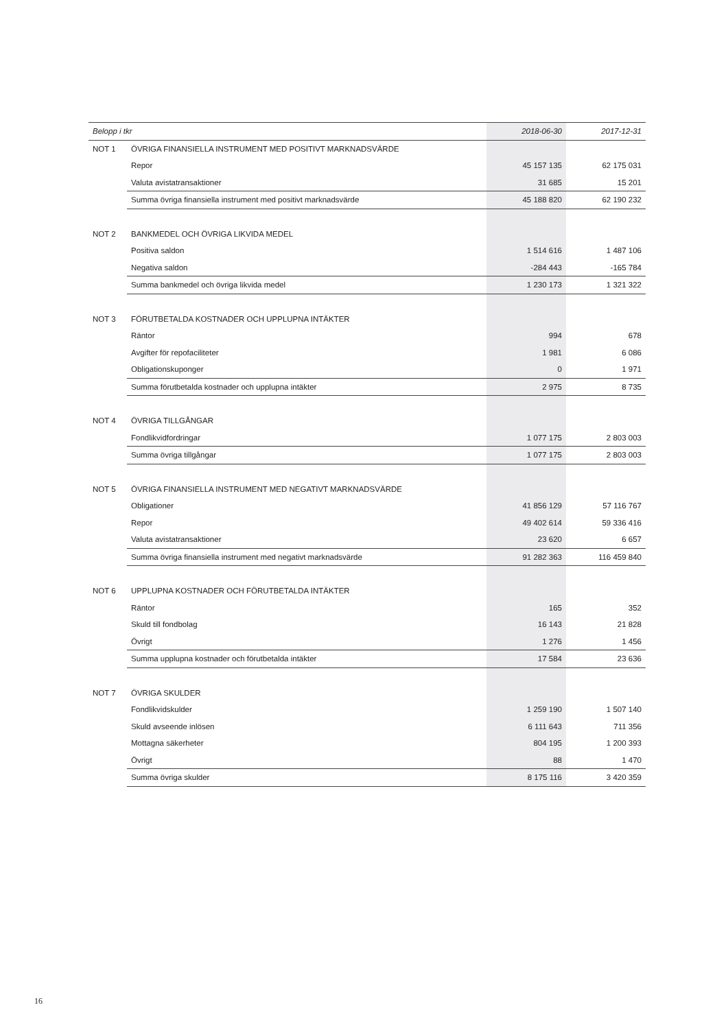| Belopp i tkr | | 2018-06-30 | 2017-12-31 |
| --- | --- | --- | --- |
| NOT 1 | ÖVRIGA FINANSIELLA INSTRUMENT MED POSITIVT MARKNADSVÄRDE | | |
| | Repor | 45 157 135 | 62 175 031 |
| | Valuta avistatransaktioner | 31 685 | 15 201 |
| | Summa övriga finansiella instrument med positivt marknadsvärde | 45 188 820 | 62 190 232 |
| NOT 2 | BANKMEDEL OCH ÖVRIGA LIKVIDA MEDEL | | |
| | Positiva saldon | 1 514 616 | 1 487 106 |
| | Negativa saldon | -284 443 | -165 784 |
| | Summa bankmedel och övriga likvida medel | 1 230 173 | 1 321 322 |
| NOT 3 | FÖRUTBETALDA KOSTNADER OCH UPPLUPNA INTÄKTER | | |
| | Räntor | 994 | 678 |
| | Avgifter för repofaciliteter | 1 981 | 6 086 |
| | Obligationskuponger | 0 | 1 971 |
| | Summa förutbetalda kostnader och upplupna intäkter | 2 975 | 8 735 |
| NOT 4 | ÖVRIGA TILLGÅNGAR | | |
| | Fondlikvidfordringar | 1 077 175 | 2 803 003 |
| | Summa övriga tillgångar | 1 077 175 | 2 803 003 |
| NOT 5 | ÖVRIGA FINANSIELLA INSTRUMENT MED NEGATIVT MARKNADSVÄRDE | | |
| | Obligationer | 41 856 129 | 57 116 767 |
| | Repor | 49 402 614 | 59 336 416 |
| | Valuta avistatransaktioner | 23 620 | 6 657 |
| | Summa övriga finansiella instrument med negativt marknadsvärde | 91 282 363 | 116 459 840 |
| NOT 6 | UPPLUPNA KOSTNADER OCH FÖRUTBETALDA INTÄKTER | | |
| | Räntor | 165 | 352 |
| | Skuld till fondbolag | 16 143 | 21 828 |
| | Övrigt | 1 276 | 1 456 |
| | Summa upplupna kostnader och förutbetalda intäkter | 17 584 | 23 636 |
| NOT 7 | ÖVRIGA SKULDER | | |
| | Fondlikvidskulder | 1 259 190 | 1 507 140 |
| | Skuld avseende inlösen | 6 111 643 | 711 356 |
| | Mottagna säkerheter | 804 195 | 1 200 393 |
| | Övrigt | 88 | 1 470 |
| | Summa övriga skulder | 8 175 116 | 3 420 359 |
16